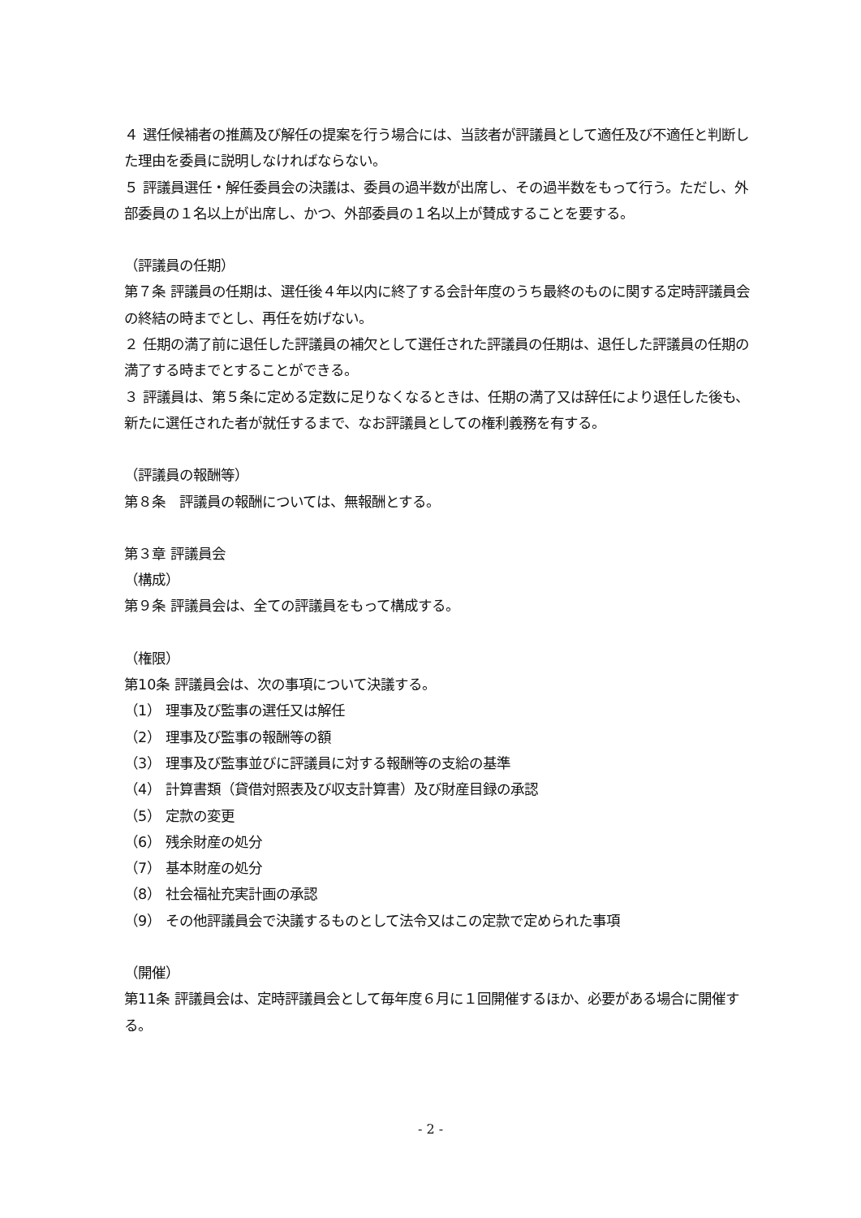４ 選任候補者の推薦及び解任の提案を行う場合には、当該者が評議員として適任及び不適任と判断した理由を委員に説明しなければならない。
５ 評議員選任・解任委員会の決議は、委員の過半数が出席し、その過半数をもって行う。ただし、外部委員の１名以上が出席し、かつ、外部委員の１名以上が賛成することを要する。
（評議員の任期）
第７条 評議員の任期は、選任後４年以内に終了する会計年度のうち最終のものに関する定時評議員会の終結の時までとし、再任を妨げない。
２ 任期の満了前に退任した評議員の補欠として選任された評議員の任期は、退任した評議員の任期の満了する時までとすることができる。
３ 評議員は、第５条に定める定数に足りなくなるときは、任期の満了又は辞任により退任した後も、新たに選任された者が就任するまで、なお評議員としての権利義務を有する。
（評議員の報酬等）
第８条　評議員の報酬については、無報酬とする。
第３章 評議員会
（構成）
第９条 評議員会は、全ての評議員をもって構成する。
（権限）
第10条 評議員会は、次の事項について決議する。
（1） 理事及び監事の選任又は解任
（2） 理事及び監事の報酬等の額
（3） 理事及び監事並びに評議員に対する報酬等の支給の基準
（4） 計算書類（貸借対照表及び収支計算書）及び財産目録の承認
（5） 定款の変更
（6） 残余財産の処分
（7） 基本財産の処分
（8） 社会福祉充実計画の承認
（9） その他評議員会で決議するものとして法令又はこの定款で定められた事項
（開催）
第11条 評議員会は、定時評議員会として毎年度６月に１回開催するほか、必要がある場合に開催する。
- 2 -